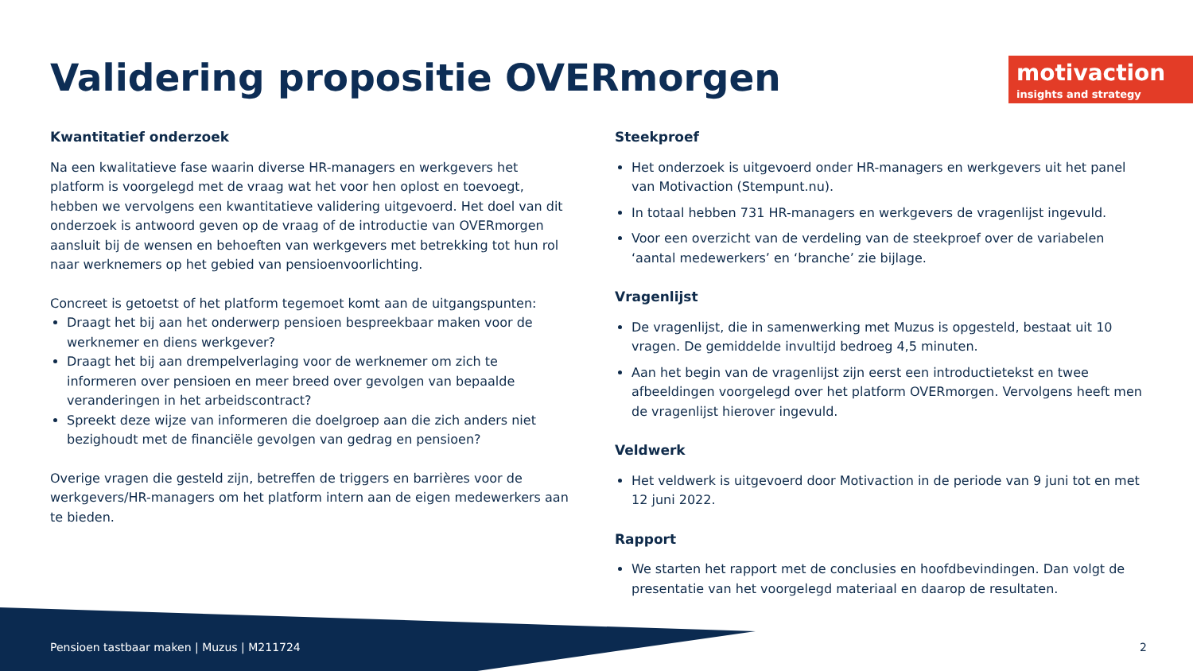Validering propositie OVERmorgen
motivaction
insights and strategy
Kwantitatief onderzoek
Na een kwalitatieve fase waarin diverse HR-managers en werkgevers het platform is voorgelegd met de vraag wat het voor hen oplost en toevoegt, hebben we vervolgens een kwantitatieve validering uitgevoerd. Het doel van dit onderzoek is antwoord geven op de vraag of de introductie van OVERmorgen aansluit bij de wensen en behoeften van werkgevers met betrekking tot hun rol naar werknemers op het gebied van pensioenvoorlichting.
Concreet is getoetst of het platform tegemoet komt aan de uitgangspunten:
Draagt het bij aan het onderwerp pensioen bespreekbaar maken voor de werknemer en diens werkgever?
Draagt het bij aan drempelverlaging voor de werknemer om zich te informeren over pensioen en meer breed over gevolgen van bepaalde veranderingen in het arbeidscontract?
Spreekt deze wijze van informeren die doelgroep aan die zich anders niet bezighoudt met de financiële gevolgen van gedrag en pensioen?
Overige vragen die gesteld zijn, betreffen de triggers en barrières voor de werkgevers/HR-managers om het platform intern aan de eigen medewerkers aan te bieden.
Steekproef
Het onderzoek is uitgevoerd onder HR-managers en werkgevers uit het panel van Motivaction (Stempunt.nu).
In totaal hebben 731 HR-managers en werkgevers de vragenlijst ingevuld.
Voor een overzicht van de verdeling van de steekproef over de variabelen ‘aantal medewerkers’ en ‘branche’ zie bijlage.
Vragenlijst
De vragenlijst, die in samenwerking met Muzus is opgesteld, bestaat uit 10 vragen. De gemiddelde invultijd bedroeg 4,5 minuten.
Aan het begin van de vragenlijst zijn eerst een introductietekst en twee afbeeldingen voorgelegd over het platform OVERmorgen. Vervolgens heeft men de vragenlijst hierover ingevuld.
Veldwerk
Het veldwerk is uitgevoerd door Motivaction in de periode van 9 juni tot en met 12 juni 2022.
Rapport
We starten het rapport met de conclusies en hoofdbevindingen. Dan volgt de presentatie van het voorgelegd materiaal en daarop de resultaten.
Pensioen tastbaar maken | Muzus | M211724
2